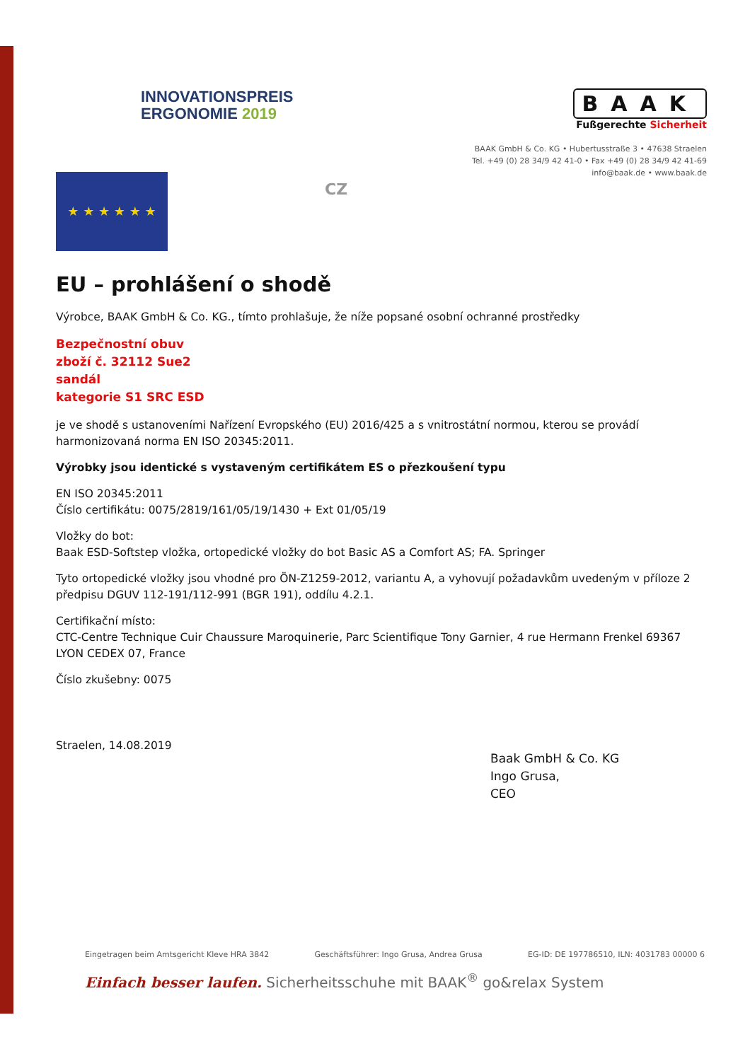INNOVATIONSPREIS
ERGONOMIE 2019
BAAK
Fußgerechte Sicherheit
BAAK GmbH & Co. KG • Hubertusstraße 3 • 47638 Straelen
Tel. +49 (0) 28 34/9 42 41-0 • Fax +49 (0) 28 34/9 42 41-69
info@baak.de • www.baak.de
★ ★ ★ ★ ★ ★
CZ
EU – prohlášení o shodě
Výrobce, BAAK GmbH & Co. KG., tímto prohlašuje, že níže popsané osobní ochranné prostředky
Bezpečnostní obuv
zboží č. 32112 Sue2
sandál
kategorie S1 SRC ESD
je ve shodě s ustanoveními Nařízení Evropského (EU) 2016/425 a s vnitrostátní normou, kterou se provádí harmonizovaná norma EN ISO 20345:2011.
Výrobky jsou identické s vystaveným certifikátem ES o přezkoušení typu
EN ISO 20345:2011
Číslo certifikátu: 0075/2819/161/05/19/1430 + Ext 01/05/19
Vložky do bot:
Baak ESD-Softstep vložka, ortopedické vložky do bot Basic AS a Comfort AS; FA. Springer
Tyto ortopedické vložky jsou vhodné pro ÖN-Z1259-2012, variantu A, a vyhovují požadavkům uvedeným v příloze 2 předpisu DGUV 112-191/112-991 (BGR 191), oddílu 4.2.1.
Certifikační místo:
CTC-Centre Technique Cuir Chaussure Maroquinerie, Parc Scientifique Tony Garnier, 4 rue Hermann Frenkel 69367 LYON CEDEX 07, France
Číslo zkušebny: 0075
Straelen, 14.08.2019
Baak GmbH & Co. KG
Ingo Grusa,
CEO
Eingetragen beim Amtsgericht Kleve HRA 3842 Geschäftsführer: Ingo Grusa, Andrea Grusa EG-ID: DE 197786510, ILN: 4031783 00000 6
Einfach besser laufen. Sicherheitsschuhe mit BAAK<sup>®</sup> go&relax System